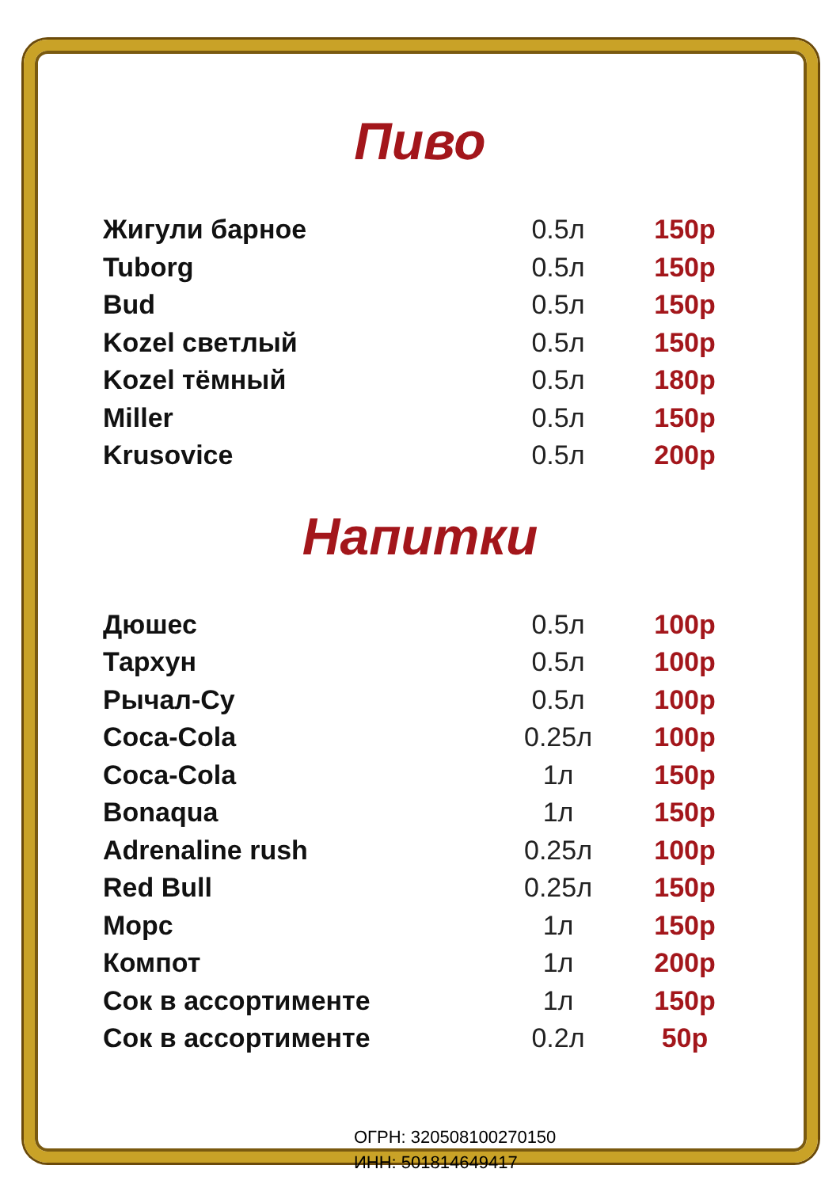Пиво
| Жигули барное | 0.5л | 150р |
| Tuborg | 0.5л | 150р |
| Bud | 0.5л | 150р |
| Kozel светлый | 0.5л | 150р |
| Kozel тёмный | 0.5л | 180р |
| Miller | 0.5л | 150р |
| Krusovice | 0.5л | 200р |
Напитки
| Дюшес | 0.5л | 100р |
| Тархун | 0.5л | 100р |
| Рычал-Су | 0.5л | 100р |
| Coca-Cola | 0.25л | 100р |
| Coca-Cola | 1л | 150р |
| Bonaqua | 1л | 150р |
| Adrenaline rush | 0.25л | 100р |
| Red Bull | 0.25л | 150р |
| Морс | 1л | 150р |
| Компот | 1л | 200р |
| Сок в ассортименте | 1л | 150р |
| Сок в ассортименте | 0.2л | 50р |
ОГРН: 320508100270150
ИНН: 501814649417